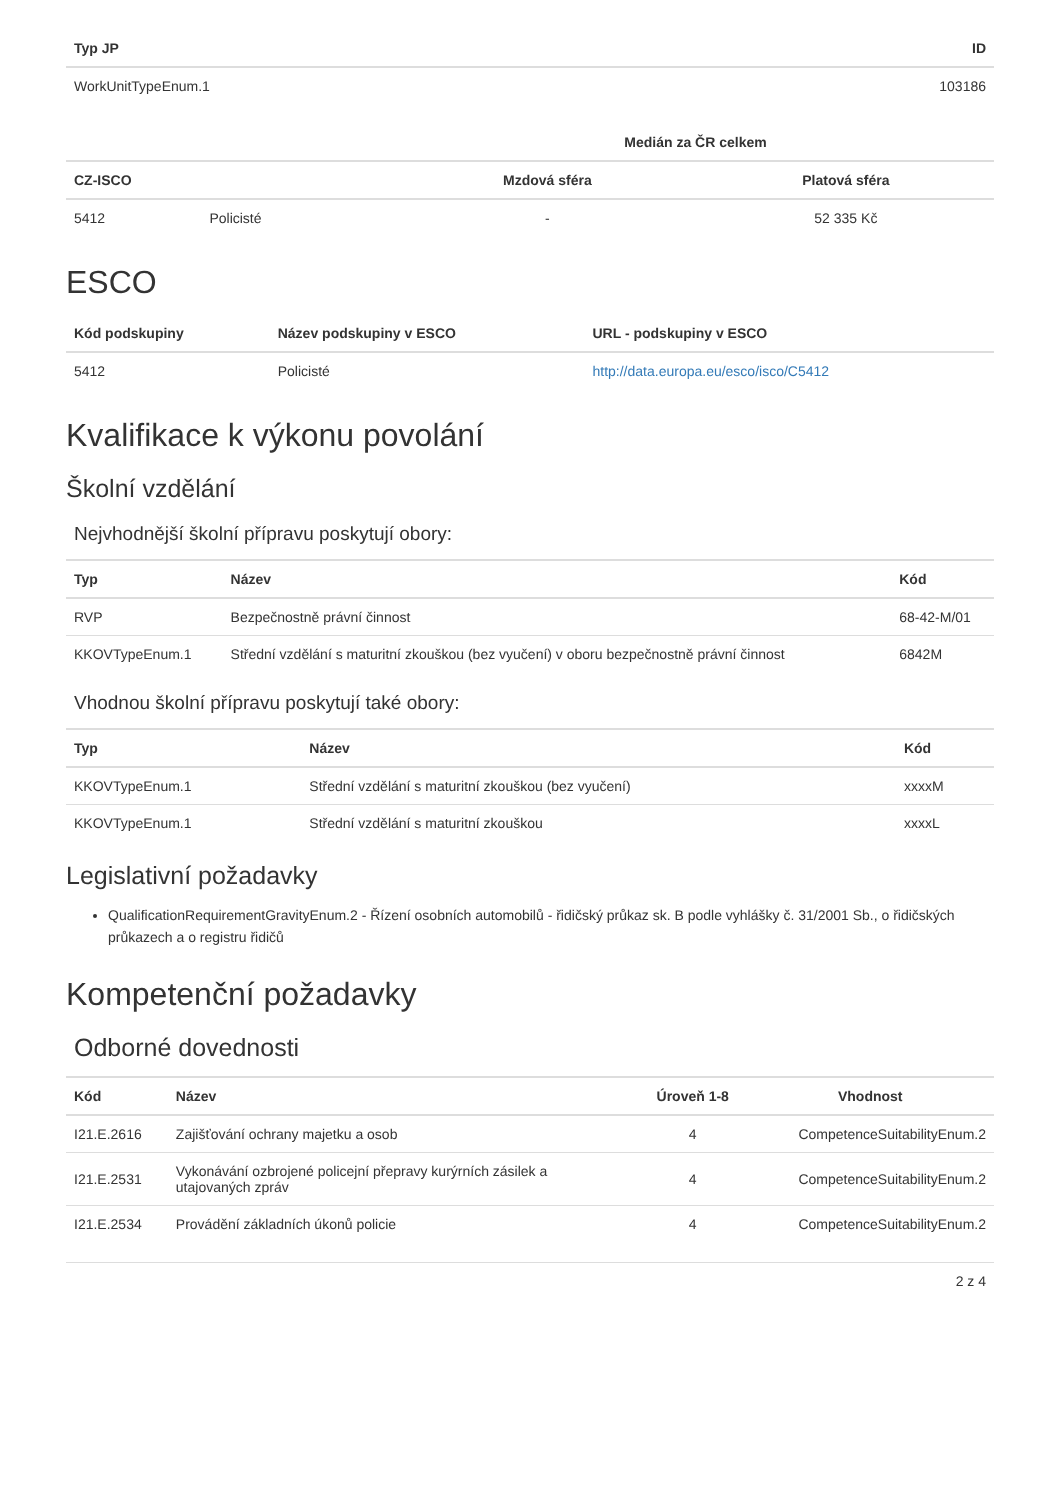| Typ JP | ID |
| --- | --- |
| WorkUnitTypeEnum.1 | 103186 |
| | | Medián za ČR celkem | |
| --- | --- | --- | --- |
| CZ-ISCO | | Mzdová sféra | Platová sféra |
| 5412 | Policisté | - | 52 335 Kč |
ESCO
| Kód podskupiny | Název podskupiny v ESCO | URL - podskupiny v ESCO |
| --- | --- | --- |
| 5412 | Policisté | http://data.europa.eu/esco/isco/C5412 |
Kvalifikace k výkonu povolání
Školní vzdělání
Nejvhodnější školní přípravu poskytují obory:
| Typ | Název | Kód |
| --- | --- | --- |
| RVP | Bezpečnostně právní činnost | 68-42-M/01 |
| KKOVTypeEnum.1 | Střední vzdělání s maturitní zkouškou (bez vyučení) v oboru bezpečnostně právní činnost | 6842M |
Vhodnou školní přípravu poskytují také obory:
| Typ | Název | Kód |
| --- | --- | --- |
| KKOVTypeEnum.1 | Střední vzdělání s maturitní zkouškou (bez vyučení) | xxxxM |
| KKOVTypeEnum.1 | Střední vzdělání s maturitní zkouškou | xxxxL |
Legislativní požadavky
QualificationRequirementGravityEnum.2 - Řízení osobních automobilů - řidičský průkaz sk. B podle vyhlášky č. 31/2001 Sb., o řidičských průkazech a o registru řidičů
Kompetenční požadavky
Odborné dovednosti
| Kód | Název | Úroveň 1-8 | Vhodnost |
| --- | --- | --- | --- |
| I21.E.2616 | Zajišťování ochrany majetku a osob | 4 | CompetenceSuitabilityEnum.2 |
| I21.E.2531 | Vykonávání ozbrojené policejní přepravy kurýrních zásilek a utajovaných zpráv | 4 | CompetenceSuitabilityEnum.2 |
| I21.E.2534 | Provádění základních úkonů policie | 4 | CompetenceSuitabilityEnum.2 |
2 z 4